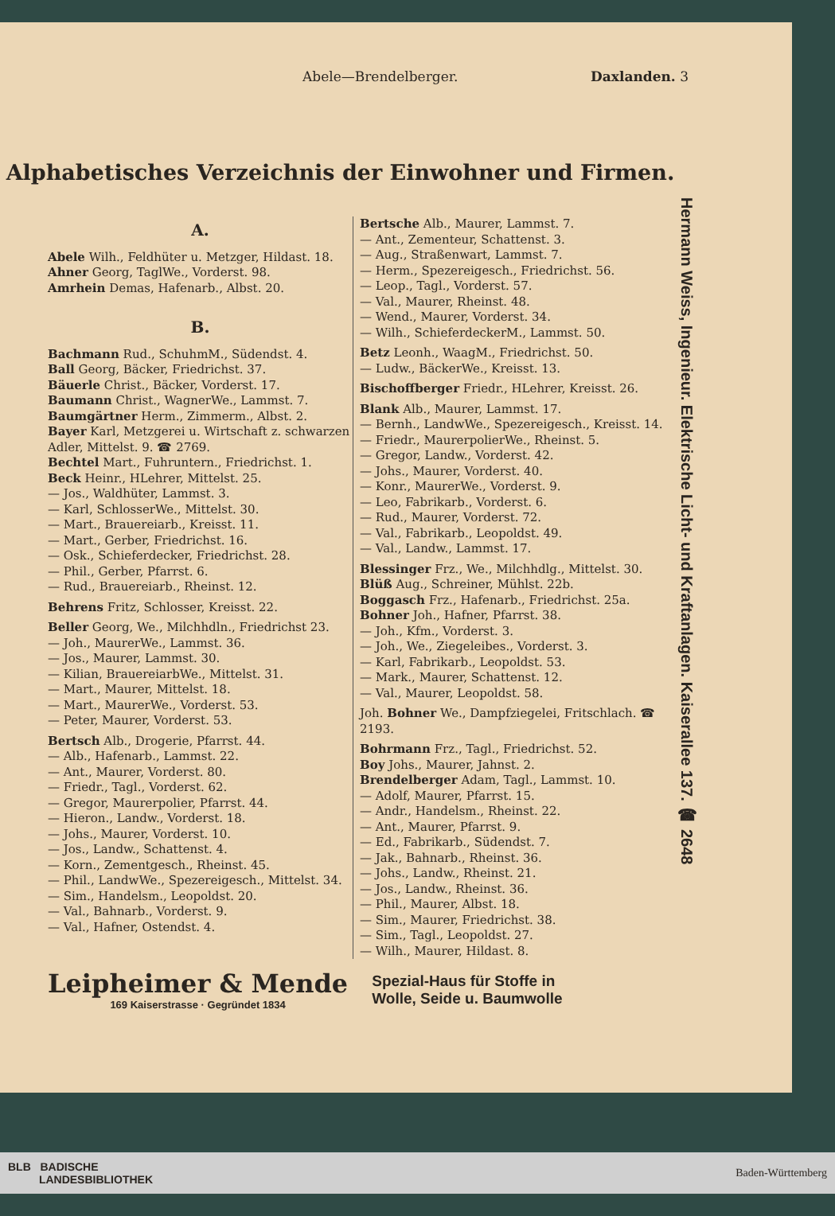Abele—Brendelberger. Daxlanden. 3
Alphabetisches Verzeichnis der Einwohner und Firmen.
Hermann Weiss, Ingenieur. Elektrische Licht- und Kraftanlagen. Kaiserallee 137. ☎ 2648
A.
Abele Wilh., Feldhüter u. Metzger, Hildast. 18.
Ahner Georg, TaglWe., Vorderst. 98.
Amrhein Demas, Hafenarb., Albst. 20.
B.
Bachmann Rud., SchuhmM., Südendst. 4.
Ball Georg, Bäcker, Friedrichst. 37.
Bäuerle Christ., Bäcker, Vorderst. 17.
Baumann Christ., WagnerWe., Lammst. 7.
Baumgärtner Herm., Zimmerm., Albst. 2.
Bayer Karl, Metzgerei u. Wirtschaft z. schwarzen Adler, Mittelst. 9. ☎ 2769.
Bechtel Mart., Fuhruntern., Friedrichst. 1.
Beck Heinr., HLehrer, Mittelst. 25.
— Jos., Waldhüter, Lammst. 3.
— Karl, SchlosserWe., Mittelst. 30.
— Mart., Brauereiarb., Kreisst. 11.
— Mart., Gerber, Friedrichst. 16.
— Osk., Schieferdecker, Friedrichst. 28.
— Phil., Gerber, Pfarrst. 6.
— Rud., Brauereiarb., Rheinst. 12.
Behrens Fritz, Schlosser, Kreisst. 22.
Beller Georg, We., Milchhdln., Friedrichst 23.
— Joh., MaurerWe., Lammst. 36.
— Jos., Maurer, Lammst. 30.
— Kilian, BrauereiarbWe., Mittelst. 31.
— Mart., Maurer, Mittelst. 18.
— Mart., MaurerWe., Vorderst. 53.
— Peter, Maurer, Vorderst. 53.
Bertsch Alb., Drogerie, Pfarrst. 44.
— Alb., Hafenarb., Lammst. 22.
— Ant., Maurer, Vorderst. 80.
— Friedr., Tagl., Vorderst. 62.
— Gregor, Maurerpolier, Pfarrst. 44.
— Hieron., Landw., Vorderst. 18.
— Johs., Maurer, Vorderst. 10.
— Jos., Landw., Schattenst. 4.
— Korn., Zementgesch., Rheinst. 45.
— Phil., LandwWe., Spezereigesch., Mittelst. 34.
— Sim., Handelsm., Leopoldst. 20.
— Val., Bahnarb., Vorderst. 9.
— Val., Hafner, Ostendst. 4.
Bertsche Alb., Maurer, Lammst. 7.
— Ant., Zementeur, Schattenst. 3.
— Aug., Straßenwart, Lammst. 7.
— Herm., Spezereigesch., Friedrichst. 56.
— Leop., Tagl., Vorderst. 57.
— Val., Maurer, Rheinst. 48.
— Wend., Maurer, Vorderst. 34.
— Wilh., SchieferdeckerM., Lammst. 50.
Betz Leonh., WaagM., Friedrichst. 50.
— Ludw., BäckerWe., Kreisst. 13.
Bischoffberger Friedr., HLehrer, Kreisst. 26.
Blank Alb., Maurer, Lammst. 17.
— Bernh., LandwWe., Spezereigesch., Kreisst. 14.
— Friedr., MaurerpolierWe., Rheinst. 5.
— Gregor, Landw., Vorderst. 42.
— Johs., Maurer, Vorderst. 40.
— Konr., MaurerWe., Vorderst. 9.
— Leo, Fabrikarb., Vorderst. 6.
— Rud., Maurer, Vorderst. 72.
— Val., Fabrikarb., Leopoldst. 49.
— Val., Landw., Lammst. 17.
Blessinger Frz., We., Milchhdlg., Mittelst. 30.
Blüß Aug., Schreiner, Mühlst. 22b.
Boggasch Frz., Hafenarb., Friedrichst. 25a.
Bohner Joh., Hafner, Pfarrst. 38.
— Joh., Kfm., Vorderst. 3.
— Joh., We., Ziegeleibes., Vorderst. 3.
— Karl, Fabrikarb., Leopoldst. 53.
— Mark., Maurer, Schattenst. 12.
— Val., Maurer, Leopoldst. 58.
Joh. Bohner We., Dampfziegelei, Fritschlach. ☎ 2193.
Bohrmann Frz., Tagl., Friedrichst. 52.
Boy Johs., Maurer, Jahnst. 2.
Brendelberger Adam, Tagl., Lammst. 10.
— Adolf, Maurer, Pfarrst. 15.
— Andr., Handelsm., Rheinst. 22.
— Ant., Maurer, Pfarrst. 9.
— Ed., Fabrikarb., Südendst. 7.
— Jak., Bahnarb., Rheinst. 36.
— Johs., Landw., Rheinst. 21.
— Jos., Landw., Rheinst. 36.
— Phil., Maurer, Albst. 18.
— Sim., Maurer, Friedrichst. 38.
— Sim., Tagl., Leopoldst. 27.
— Wilh., Maurer, Hildast. 8.
Leipheimer & Mende
169 Kaiserstrasse · Gegründet 1834
Spezial-Haus für Stoffe in
Wolle, Seide u. Baumwolle
BLB BADISCHE
LANDESBIBLIOTHEK Baden-Württemberg